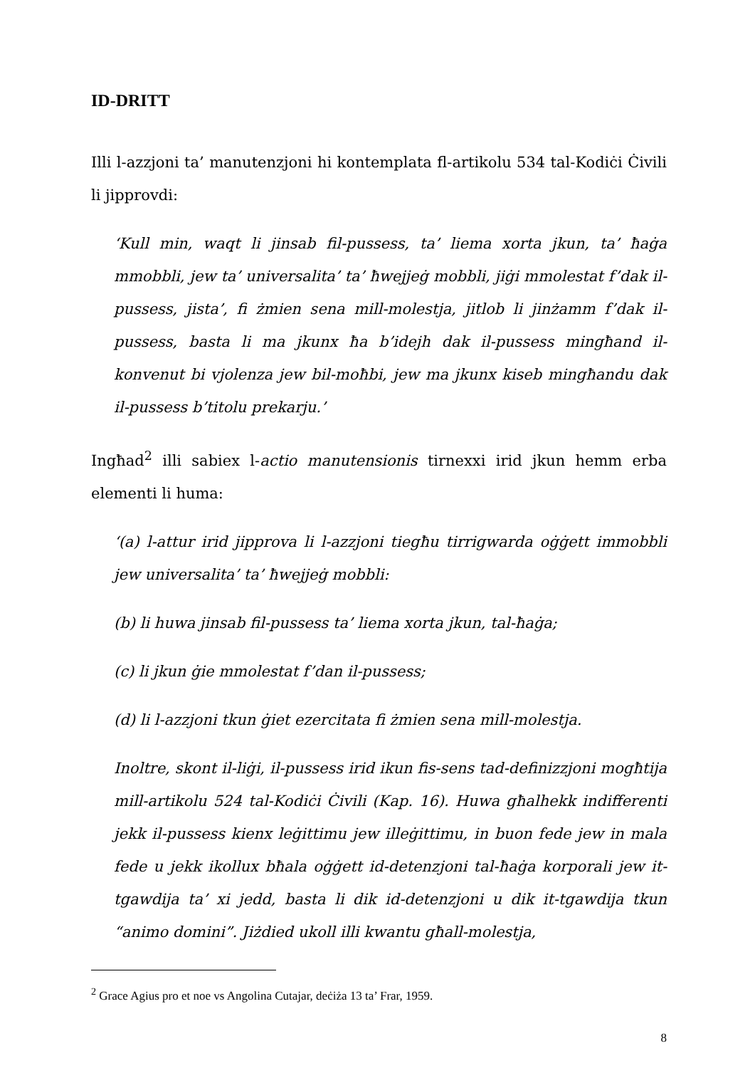ID-DRITT
Illi l-azzjoni ta’ manutenzjoni hi kontemplata fl-artikolu 534 tal-Kodiċi Ċivili li jipprovdi:
‘Kull min, waqt li jinsab fil-pussess, ta’ liema xorta jkun, ta’ ħaġa mmobbli, jew ta’ universalita’ ta’ ħwejjeġ mobbli, jiġi mmolestat f’dak il-pussess, jista’, fi żmien sena mill-molestja, jitlob li jinżamm f’dak il-pussess, basta li ma jkunx ħa b’idejh dak il-pussess mingħand il-konvenut bi vjolenza jew bil-moħbi, jew ma jkunx kiseb mingħandu dak il-pussess b’titolu prekarju.’
Ingħad<sup>2</sup> illi sabiex l-actio manutensionis tirnexxi irid jkun hemm erba elementi li huma:
‘(a) l-attur irid jipprova li l-azzjoni tiegħu tirrigwarda oġġett immobbli jew universalita’ ta’ ħwejjeġ mobbli:
(b) li huwa jinsab fil-pussess ta’ liema xorta jkun, tal-ħaġa;
(c) li jkun ġie mmolestat f’dan il-pussess;
(d) li l-azzjoni tkun ġiet ezercitata fi żmien sena mill-molestja.
Inoltre, skont il-liġi, il-pussess irid ikun fis-sens tad-definizzjoni mogħtija mill-artikolu 524 tal-Kodiċi Ċivili (Kap. 16). Huwa għalhekk indifferenti jekk il-pussess kienx leġittimu jew illeġittimu, in buon fede jew in mala fede u jekk ikollux bħala oġġett id-detenzjoni tal-ħaġa korporali jew it-tgawdija ta’ xi jedd, basta li dik id-detenzjoni u dik it-tgawdija tkun “animo domini”. Jiżdied ukoll illi kwantu għall-molestja,
<sup>2</sup> Grace Agius pro et noe vs Angolina Cutajar, deċiża 13 ta’ Frar, 1959.
8